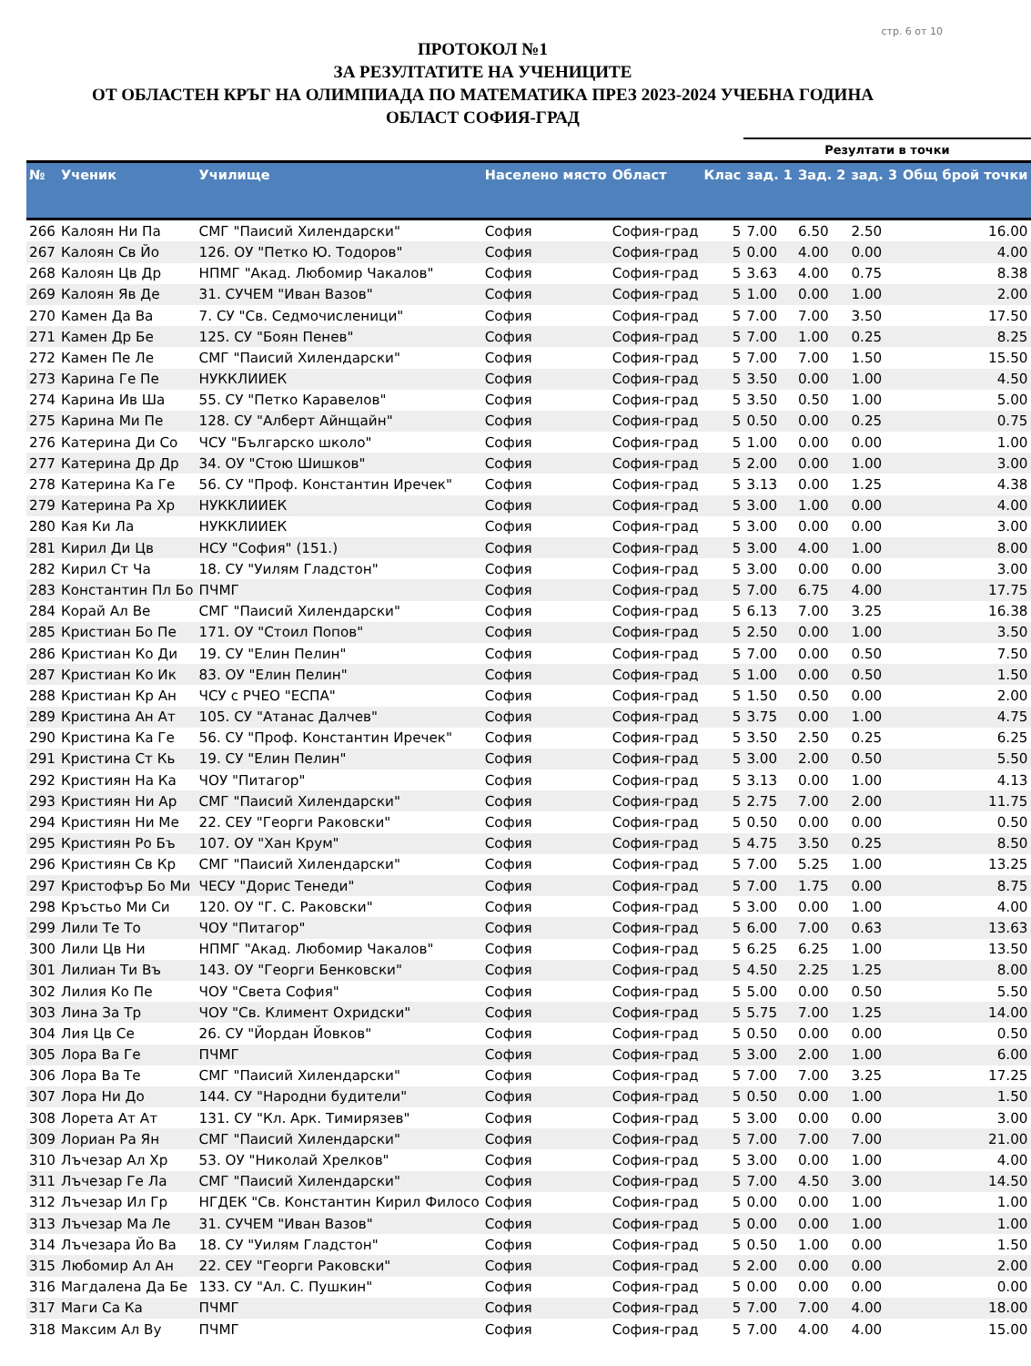стр. 6 от 10
ПРОТОКОЛ №1
ЗА РЕЗУЛТАТИТЕ НА УЧЕНИЦИТЕ
ОТ ОБЛАСТЕН КРЪГ НА ОЛИМПИАДА ПО МАТЕМАТИКА ПРЕЗ 2023-2024 УЧЕБНА ГОДИНА
ОБЛАСТ СОФИЯ-ГРАД
| | | | | | | Резултати в точки | | | |
| --- | --- | --- | --- | --- | --- | --- | --- | --- | --- |
| № | Ученик | Училище | Населено място | Област | Клас | зад. 1 | Зад. 2 | зад. 3 | Общ брой точки |
| 266 | Калоян Ни Па | СМГ "Паисий Хилендарски" | София | София-град | 5 | 7.00 | 6.50 | 2.50 | 16.00 |
| 267 | Калоян Св Йо | 126. ОУ "Петко Ю. Тодоров" | София | София-град | 5 | 0.00 | 4.00 | 0.00 | 4.00 |
| 268 | Калоян Цв Др | НПМГ "Акад. Любомир Чакалов" | София | София-град | 5 | 3.63 | 4.00 | 0.75 | 8.38 |
| 269 | Калоян Яв Де | 31. СУЧЕМ "Иван Вазов" | София | София-град | 5 | 1.00 | 0.00 | 1.00 | 2.00 |
| 270 | Камен Да Ва | 7. СУ "Св. Седмочисленици" | София | София-град | 5 | 7.00 | 7.00 | 3.50 | 17.50 |
| 271 | Камен Др Бе | 125. СУ "Боян Пенев" | София | София-град | 5 | 7.00 | 1.00 | 0.25 | 8.25 |
| 272 | Камен Пе Ле | СМГ "Паисий Хилендарски" | София | София-град | 5 | 7.00 | 7.00 | 1.50 | 15.50 |
| 273 | Карина Ге Пе | НУККЛИИЕК | София | София-град | 5 | 3.50 | 0.00 | 1.00 | 4.50 |
| 274 | Карина Ив Ша | 55. СУ "Петко Каравелов" | София | София-град | 5 | 3.50 | 0.50 | 1.00 | 5.00 |
| 275 | Карина Ми Пе | 128. СУ "Алберт Айнщайн" | София | София-град | 5 | 0.50 | 0.00 | 0.25 | 0.75 |
| 276 | Катерина Ди Со | ЧСУ "Българско школо" | София | София-град | 5 | 1.00 | 0.00 | 0.00 | 1.00 |
| 277 | Катерина Др Др | 34. ОУ "Стою Шишков" | София | София-град | 5 | 2.00 | 0.00 | 1.00 | 3.00 |
| 278 | Катерина Ка Ге | 56. СУ "Проф. Константин Иречек" | София | София-град | 5 | 3.13 | 0.00 | 1.25 | 4.38 |
| 279 | Катерина Ра Хр | НУККЛИИЕК | София | София-град | 5 | 3.00 | 1.00 | 0.00 | 4.00 |
| 280 | Кая Ки Ла | НУККЛИИЕК | София | София-град | 5 | 3.00 | 0.00 | 0.00 | 3.00 |
| 281 | Кирил Ди Цв | НСУ "София" (151.) | София | София-град | 5 | 3.00 | 4.00 | 1.00 | 8.00 |
| 282 | Кирил Ст Ча | 18. СУ "Уилям Гладстон" | София | София-град | 5 | 3.00 | 0.00 | 0.00 | 3.00 |
| 283 | Константин Пл Бо | ПЧМГ | София | София-град | 5 | 7.00 | 6.75 | 4.00 | 17.75 |
| 284 | Корай Ал Ве | СМГ "Паисий Хилендарски" | София | София-град | 5 | 6.13 | 7.00 | 3.25 | 16.38 |
| 285 | Кристиан Бо Пе | 171. ОУ "Стоил Попов" | София | София-град | 5 | 2.50 | 0.00 | 1.00 | 3.50 |
| 286 | Кристиан Ко Ди | 19. СУ "Елин Пелин" | София | София-град | 5 | 7.00 | 0.00 | 0.50 | 7.50 |
| 287 | Кристиан Ко Ик | 83. ОУ "Елин Пелин" | София | София-град | 5 | 1.00 | 0.00 | 0.50 | 1.50 |
| 288 | Кристиан Кр Ан | ЧСУ с РЧЕО "ЕСПА" | София | София-град | 5 | 1.50 | 0.50 | 0.00 | 2.00 |
| 289 | Кристина Ан Ат | 105. СУ "Атанас Далчев" | София | София-град | 5 | 3.75 | 0.00 | 1.00 | 4.75 |
| 290 | Кристина Ка Ге | 56. СУ "Проф. Константин Иречек" | София | София-град | 5 | 3.50 | 2.50 | 0.25 | 6.25 |
| 291 | Кристина Ст Кь | 19. СУ "Елин Пелин" | София | София-град | 5 | 3.00 | 2.00 | 0.50 | 5.50 |
| 292 | Кристиян На Ка | ЧОУ "Питагор" | София | София-град | 5 | 3.13 | 0.00 | 1.00 | 4.13 |
| 293 | Кристиян Ни Ар | СМГ "Паисий Хилендарски" | София | София-град | 5 | 2.75 | 7.00 | 2.00 | 11.75 |
| 294 | Кристиян Ни Ме | 22. СЕУ "Георги Раковски" | София | София-град | 5 | 0.50 | 0.00 | 0.00 | 0.50 |
| 295 | Кристиян Ро Бъ | 107. ОУ "Хан Крум" | София | София-град | 5 | 4.75 | 3.50 | 0.25 | 8.50 |
| 296 | Кристиян Св Кр | СМГ "Паисий Хилендарски" | София | София-град | 5 | 7.00 | 5.25 | 1.00 | 13.25 |
| 297 | Кристофър Бо Ми | ЧЕСУ "Дорис Тенеди" | София | София-град | 5 | 7.00 | 1.75 | 0.00 | 8.75 |
| 298 | Кръстьо Ми Си | 120. ОУ "Г. С. Раковски" | София | София-град | 5 | 3.00 | 0.00 | 1.00 | 4.00 |
| 299 | Лили Те То | ЧОУ "Питагор" | София | София-град | 5 | 6.00 | 7.00 | 0.63 | 13.63 |
| 300 | Лили Цв Ни | НПМГ "Акад. Любомир Чакалов" | София | София-град | 5 | 6.25 | 6.25 | 1.00 | 13.50 |
| 301 | Лилиан Ти Въ | 143. ОУ "Георги Бенковски" | София | София-град | 5 | 4.50 | 2.25 | 1.25 | 8.00 |
| 302 | Лилия Ко Пе | ЧОУ "Света София" | София | София-град | 5 | 5.00 | 0.00 | 0.50 | 5.50 |
| 303 | Лина За Тр | ЧОУ "Св. Климент Охридски" | София | София-град | 5 | 5.75 | 7.00 | 1.25 | 14.00 |
| 304 | Лия Цв Се | 26. СУ "Йордан Йовков" | София | София-град | 5 | 0.50 | 0.00 | 0.00 | 0.50 |
| 305 | Лора Ва Ге | ПЧМГ | София | София-град | 5 | 3.00 | 2.00 | 1.00 | 6.00 |
| 306 | Лора Ва Те | СМГ "Паисий Хилендарски" | София | София-град | 5 | 7.00 | 7.00 | 3.25 | 17.25 |
| 307 | Лора Ни До | 144. СУ "Народни будители" | София | София-град | 5 | 0.50 | 0.00 | 1.00 | 1.50 |
| 308 | Лорета Ат Ат | 131. СУ "Кл. Арк. Тимирязев" | София | София-град | 5 | 3.00 | 0.00 | 0.00 | 3.00 |
| 309 | Лориан Ра Ян | СМГ "Паисий Хилендарски" | София | София-град | 5 | 7.00 | 7.00 | 7.00 | 21.00 |
| 310 | Лъчезар Ал Хр | 53. ОУ "Николай Хрелков" | София | София-град | 5 | 3.00 | 0.00 | 1.00 | 4.00 |
| 311 | Лъчезар Ге Ла | СМГ "Паисий Хилендарски" | София | София-град | 5 | 7.00 | 4.50 | 3.00 | 14.50 |
| 312 | Лъчезар Ил Гр | НГДЕК "Св. Константин Кирил Филосо | София | София-град | 5 | 0.00 | 0.00 | 1.00 | 1.00 |
| 313 | Лъчезар Ма Ле | 31. СУЧЕМ "Иван Вазов" | София | София-град | 5 | 0.00 | 0.00 | 1.00 | 1.00 |
| 314 | Лъчезара Йо Ва | 18. СУ "Уилям Гладстон" | София | София-град | 5 | 0.50 | 1.00 | 0.00 | 1.50 |
| 315 | Любомир Ал Ан | 22. СЕУ "Георги Раковски" | София | София-град | 5 | 2.00 | 0.00 | 0.00 | 2.00 |
| 316 | Магдалена Да Бе | 133. СУ "Ал. С. Пушкин" | София | София-град | 5 | 0.00 | 0.00 | 0.00 | 0.00 |
| 317 | Маги Са Ка | ПЧМГ | София | София-град | 5 | 7.00 | 7.00 | 4.00 | 18.00 |
| 318 | Максим Ал Ву | ПЧМГ | София | София-град | 5 | 7.00 | 4.00 | 4.00 | 15.00 |